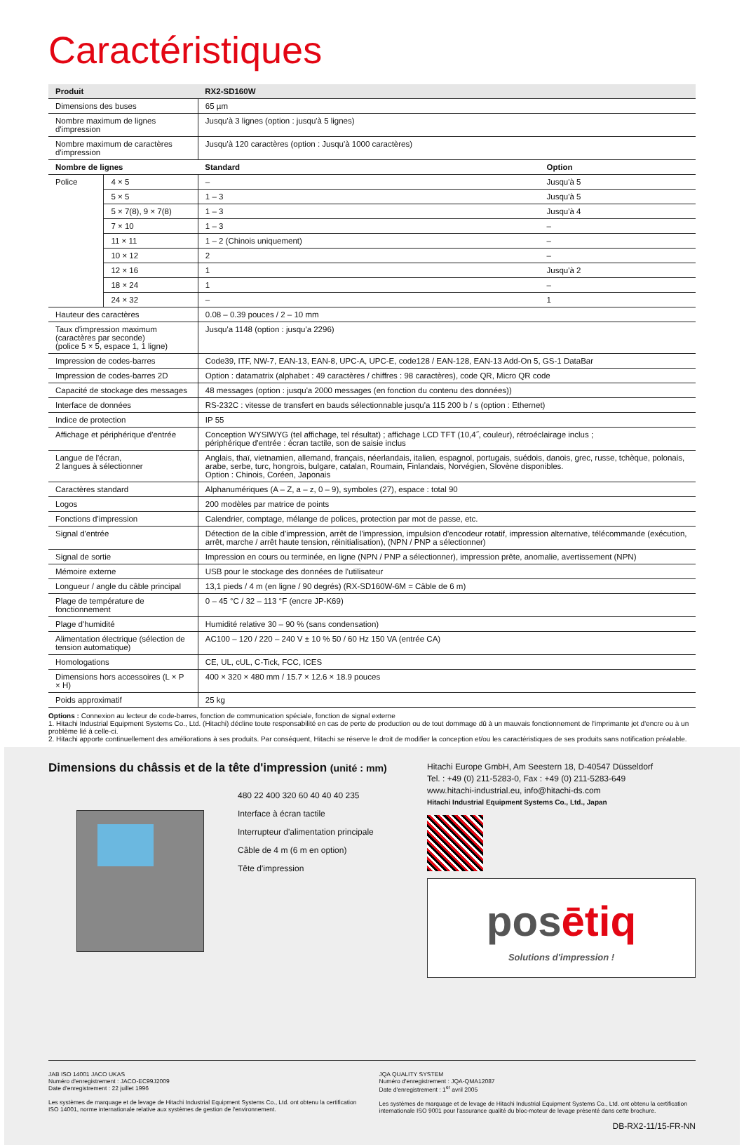Caractéristiques
| Produit | | RX2-SD160W | |
| --- | --- | --- | --- |
| Dimensions des buses | | 65 µm | |
| Nombre maximum de lignes d'impression | | Jusqu'à 3 lignes (option : jusqu'à 5 lignes) | |
| Nombre maximum de caractères d'impression | | Jusqu'à 120 caractères (option : Jusqu'à 1000 caractères) | |
| Nombre de lignes | | Standard | Option |
| Police | 4 × 5 | – | Jusqu'à 5 |
| | 5 × 5 | 1 – 3 | Jusqu'à 5 |
| | 5 × 7(8), 9 × 7(8) | 1 – 3 | Jusqu'à 4 |
| | 7 × 10 | 1 – 3 | – |
| | 11 × 11 | 1 – 2 (Chinois uniquement) | – |
| | 10 × 12 | 2 | – |
| | 12 × 16 | 1 | Jusqu'à 2 |
| | 18 × 24 | 1 | – |
| | 24 × 32 | – | 1 |
| Hauteur des caractères | | 0.08 – 0.39 pouces / 2 – 10 mm | |
| Taux d'impression maximum (caractères par seconde) (police 5 × 5, espace 1, 1 ligne) | | Jusqu'a 1148 (option : jusqu'a 2296) | |
| Impression de codes-barres | | Code39, ITF, NW-7, EAN-13, EAN-8, UPC-A, UPC-E, code128 / EAN-128, EAN-13 Add-On 5, GS-1 DataBar | |
| Impression de codes-barres 2D | | Option : datamatrix (alphabet : 49 caractères / chiffres : 98 caractères), code QR, Micro QR code | |
| Capacité de stockage des messages | | 48 messages (option : jusqu'a 2000 messages (en fonction du contenu des données)) | |
| Interface de données | | RS-232C : vitesse de transfert en bauds sélectionnable jusqu'a 115 200 b / s (option : Ethernet) | |
| Indice de protection | | IP 55 | |
| Affichage et périphérique d'entrée | | Conception WYSIWYG (tel affichage, tel résultat) ; affichage LCD TFT (10,4˝, couleur), rétroéclairage inclus ; périphérique d'entrée : écran tactile, son de saisie inclus | |
| Langue de l'écran, 2 langues à sélectionner | | Anglais, thaï, vietnamien, allemand, français, néerlandais, italien, espagnol, portugais, suédois, danois, grec, russe, tchèque, polonais, arabe, serbe, turc, hongrois, bulgare, catalan, Roumain, Finlandais, Norvégien, Slovène disponibles. Option : Chinois, Coréen, Japonais | |
| Caractères standard | | Alphanumériques (A – Z, a – z, 0 – 9), symboles (27), espace : total 90 | |
| Logos | | 200 modèles par matrice de points | |
| Fonctions d'impression | | Calendrier, comptage, mélange de polices, protection par mot de passe, etc. | |
| Signal d'entrée | | Détection de la cible d'impression, arrêt de l'impression, impulsion d'encodeur rotatif, impression alternative, télécommande (exécution, arrêt, marche / arrêt haute tension, réinitialisation), (NPN / PNP a sélectionner) | |
| Signal de sortie | | Impression en cours ou terminée, en ligne (NPN / PNP a sélectionner), impression prête, anomalie, avertissement (NPN) | |
| Mémoire externe | | USB pour le stockage des données de l'utilisateur | |
| Longueur / angle du câble principal | | 13,1 pieds / 4 m (en ligne / 90 degrés) (RX-SD160W-6M = Câble de 6 m) | |
| Plage de température de fonctionnement | | 0 – 45 °C / 32 – 113 °F (encre JP-K69) | |
| Plage d'humidité | | Humidité relative 30 – 90 % (sans condensation) | |
| Alimentation électrique (sélection de tension automatique) | | AC100 – 120 / 220 – 240 V ± 10 % 50 / 60 Hz 150 VA (entrée CA) | |
| Homologations | | CE, UL, cUL, C-Tick, FCC, ICES | |
| Dimensions hors accessoires (L × P × H) | | 400 × 320 × 480 mm / 15.7 × 12.6 × 18.9 pouces | |
| Poids approximatif | | 25 kg | |
Options : Connexion au lecteur de code-barres, fonction de communication spéciale, fonction de signal externe
1. Hitachi Industrial Equipment Systems Co., Ltd. (Hitachi) décline toute responsabilité en cas de perte de production ou de tout dommage dû à un mauvais fonctionnement de l'imprimante jet d'encre ou à un problème lié à celle-ci.
2. Hitachi apporte continuellement des améliorations à ses produits. Par conséquent, Hitachi se réserve le droit de modifier la conception et/ou les caractéristiques de ses produits sans notification préalable.
Dimensions du châssis et de la tête d'impression (unité : mm)
480 22 400 320 60 40 40 40 235
Interface à écran tactile
Interrupteur d'alimentation principale
Câble de 4 m (6 m en option)
Tête d'impression
Hitachi Europe GmbH, Am Seestern 18, D-40547 Düsseldorf
Tel. : +49 (0) 211-5283-0, Fax : +49 (0) 211-5283-649
www.hitachi-industrial.eu, info@hitachi-ds.com
Hitachi Industrial Equipment Systems Co., Ltd., Japan
posētiq
Solutions d'impression !
JAB ISO 14001 JACO UKAS
Numéro d'enregistrement : JACO-EC99J2009
Date d'enregistrement : 22 juillet 1996
Les systèmes de marquage et de levage de Hitachi Industrial Equipment Systems Co., Ltd. ont obtenu la certification ISO 14001, norme internationale relative aux systèmes de gestion de l'environnement.
JQA QUALITY SYSTEM
Numéro d'enregistrement : JQA-QMA12087
Date d'enregistrement : 1<sup>er</sup> avril 2005
Les systèmes de marquage et de levage de Hitachi Industrial Equipment Systems Co., Ltd. ont obtenu la certification internationale ISO 9001 pour l'assurance qualité du bloc-moteur de levage présenté dans cette brochure.
DB-RX2-11/15-FR-NN